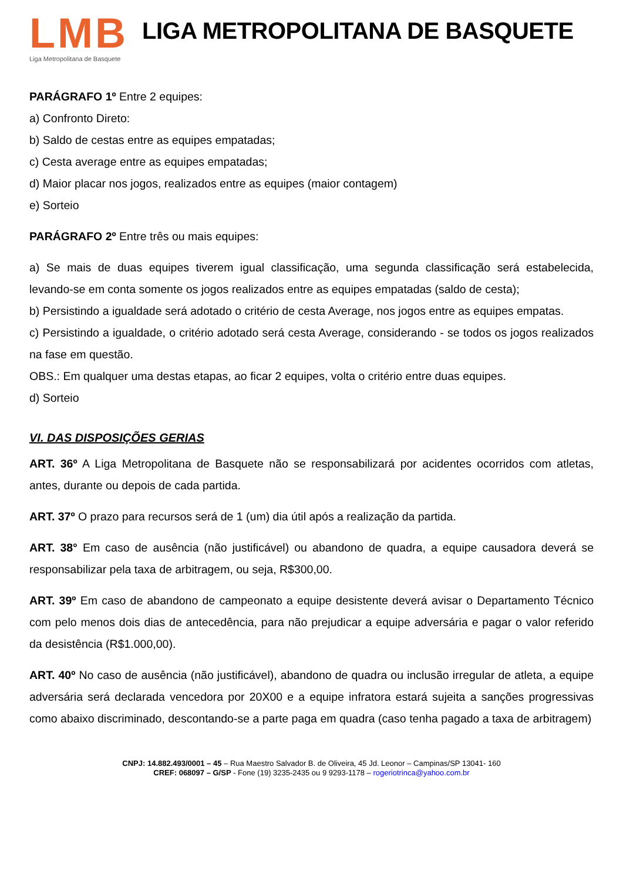LMB
Liga Metropolitana de Basquete
LIGA METROPOLITANA DE BASQUETE
PARÁGRAFO 1º Entre 2 equipes:
a) Confronto Direto:
b) Saldo de cestas entre as equipes empatadas;
c) Cesta average entre as equipes empatadas;
d) Maior placar nos jogos, realizados entre as equipes (maior contagem)
e) Sorteio
PARÁGRAFO 2º Entre três ou mais equipes:
a) Se mais de duas equipes tiverem igual classificação, uma segunda classificação será estabelecida, levando-se em conta somente os jogos realizados entre as equipes empatadas (saldo de cesta);
b) Persistindo a igualdade será adotado o critério de cesta Average, nos jogos entre as equipes empatas.
c) Persistindo a igualdade, o critério adotado será cesta Average, considerando - se todos os jogos realizados na fase em questão.
OBS.: Em qualquer uma destas etapas, ao ficar 2 equipes, volta o critério entre duas equipes.
d) Sorteio
VI. DAS DISPOSIÇÕES GERIAS
ART. 36º A Liga Metropolitana de Basquete não se responsabilizará por acidentes ocorridos com atletas, antes, durante ou depois de cada partida.
ART. 37º O prazo para recursos será de 1 (um) dia útil após a realização da partida.
ART. 38° Em caso de ausência (não justificável) ou abandono de quadra, a equipe causadora deverá se responsabilizar pela taxa de arbitragem, ou seja, R$300,00.
ART. 39º Em caso de abandono de campeonato a equipe desistente deverá avisar o Departamento Técnico com pelo menos dois dias de antecedência, para não prejudicar a equipe adversária e pagar o valor referido da desistência (R$1.000,00).
ART. 40º No caso de ausência (não justificável), abandono de quadra ou inclusão irregular de atleta, a equipe adversária será declarada vencedora por 20X00 e a equipe infratora estará sujeita a sanções progressivas como abaixo discriminado, descontando-se a parte paga em quadra (caso tenha pagado a taxa de arbitragem)
CNPJ: 14.882.493/0001 – 45 – Rua Maestro Salvador B. de Oliveira, 45 Jd. Leonor – Campinas/SP 13041- 160
CREF: 068097 – G/SP - Fone (19) 3235-2435 ou 9 9293-1178 – rogeriotrinca@yahoo.com.br